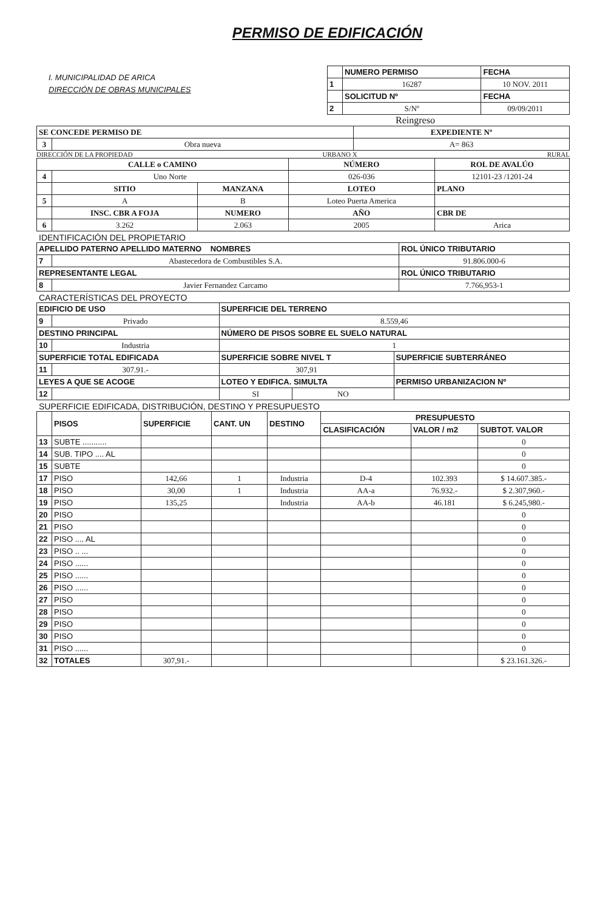PERMISO DE EDIFICACIÓN
I. MUNICIPALIDAD DE ARICA
DIRECCIÓN DE OBRAS MUNICIPALES
| | NUMERO PERMISO | FECHA |
| 1 | 16287 | 10 NOV. 2011 |
| | SOLICITUD Nº | FECHA |
| 2 | S/Nº | 09/09/2011 |
Reingreso
| SE CONCEDE PERMISO DE | | EXPEDIENTE Nº |
| --- | --- | --- |
| 3 | Obra nueva | A= 863 |
DIRECCIÓN DE LA PROPIEDAD URBANO X RURAL
| CALLE o CAMINO | | | NÚMERO | ROL DE AVALÚO |
| --- | --- | --- | --- | --- |
| 4 | Uno Norte | | 026-036 | 12101-23 /1201-24 |
| | SITIO | MANZANA | LOTEO | PLANO |
| 5 | A | B | Loteo Puerta America | |
| | INSC. CBR A FOJA | NUMERO | AÑO | CBR DE |
| 6 | 3.262 | 2.063 | 2005 | Arica |
IDENTIFICACIÓN DEL PROPIETARIO
| APELLIDO PATERNO APELLIDO MATERNO NOMBRES | | ROL ÚNICO TRIBUTARIO |
| --- | --- | --- |
| 7 | Abastecedora de Combustibles S.A. | 91.806.000-6 |
| REPRESENTANTE LEGAL | | ROL ÚNICO TRIBUTARIO |
| 8 | Javier Fernandez Carcamo | 7.766,953-1 |
CARACTERÍSTICAS DEL PROYECTO
| EDIFICIO DE USO | | SUPERFICIE DEL TERRENO | | |
| --- | --- | --- | --- | --- |
| 9 | Privado | 8.559,46 | | |
| DESTINO PRINCIPAL | | NÚMERO DE PISOS SOBRE EL SUELO NATURAL | | |
| 10 | Industria | 1 | | |
| SUPERFICIE TOTAL EDIFICADA | | SUPERFICIE SOBRE NIVEL T | | SUPERFICIE SUBTERRÁNEO |
| 11 | 307.91.- | 307,91 | | |
| LEYES A QUE SE ACOGE | | LOTEO Y EDIFICA. SIMULTA | | PERMISO URBANIZACION Nº |
| 12 | | SI | NO | |
SUPERFICIE EDIFICADA, DISTRIBUCIÓN, DESTINO Y PRESUPUESTO
| | PISOS | SUPERFICIE | CANT. UN | DESTINO | PRESUPUESTO | | |
| --- | --- | --- | --- | --- | --- | --- | --- |
| | | | | | CLASIFICACIÓN | VALOR / m2 | SUBTOT. VALOR |
| 13 | SUBTE ........... | | | | | | 0 |
| 14 | SUB. TIPO .... AL | | | | | | 0 |
| 15 | SUBTE | | | | | | 0 |
| 17 | PISO | 142,66 | 1 | Industria | D-4 | 102.393 | $ 14.607.385.- |
| 18 | PISO | 30,00 | 1 | Industria | AA-a | 76.932.- | $ 2.307,960.- |
| 19 | PISO | 135,25 | | Industria | AA-b | 46.181 | $ 6.245,980.- |
| 20 | PISO | | | | | | 0 |
| 21 | PISO | | | | | | 0 |
| 22 | PISO .... AL | | | | | | 0 |
| 23 | PISO .. ... | | | | | | 0 |
| 24 | PISO ...... | | | | | | 0 |
| 25 | PISO ...... | | | | | | 0 |
| 26 | PISO ...... | | | | | | 0 |
| 27 | PISO | | | | | | 0 |
| 28 | PISO | | | | | | 0 |
| 29 | PISO | | | | | | 0 |
| 30 | PISO | | | | | | 0 |
| 31 | PISO ...... | | | | | | 0 |
| 32 | TOTALES | 307,91.- | | | | | $ 23.161.326.- |